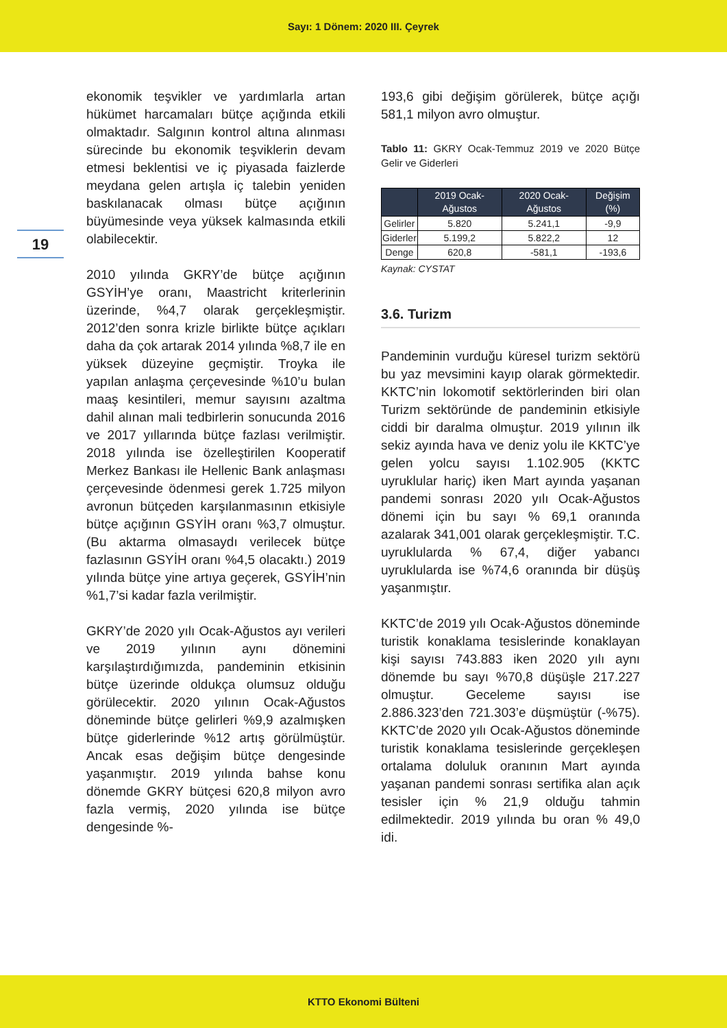Sayı: 1 Dönem: 2020 III. Çeyrek
19
ekonomik teşvikler ve yardımlarla artan hükümet harcamaları bütçe açığında etkili olmaktadır. Salgının kontrol altına alınması sürecinde bu ekonomik teşviklerin devam etmesi beklentisi ve iç piyasada faizlerde meydana gelen artışla iç talebin yeniden baskılanacak olması bütçe açığının büyümesinde veya yüksek kalmasında etkili olabilecektir.
2010 yılında GKRY’de bütçe açığının GSYİH’ye oranı, Maastricht kriterlerinin üzerinde, %4,7 olarak gerçekleşmiştir. 2012’den sonra krizle birlikte bütçe açıkları daha da çok artarak 2014 yılında %8,7 ile en yüksek düzeyine geçmiştir. Troyka ile yapılan anlaşma çerçevesinde %10’u bulan maaş kesintileri, memur sayısını azaltma dahil alınan mali tedbirlerin sonucunda 2016 ve 2017 yıllarında bütçe fazlası verilmiştir. 2018 yılında ise özelleştirilen Kooperatif Merkez Bankası ile Hellenic Bank anlaşması çerçevesinde ödenmesi gerek 1.725 milyon avronun bütçeden karşılanmasının etkisiyle bütçe açığının GSYİH oranı %3,7 olmuştur. (Bu aktarma olmasaydı verilecek bütçe fazlasının GSYİH oranı %4,5 olacaktı.) 2019 yılında bütçe yine artıya geçerek, GSYİH’nin %1,7’si kadar fazla verilmiştir.
GKRY’de 2020 yılı Ocak-Ağustos ayı verileri ve 2019 yılının aynı dönemini karşılaştırdığımızda, pandeminin etkisinin bütçe üzerinde oldukça olumsuz olduğu görülecektir. 2020 yılının Ocak-Ağustos döneminde bütçe gelirleri %9,9 azalmışken bütçe giderlerinde %12 artış görülmüştür. Ancak esas değişim bütçe dengesinde yaşanmıştır. 2019 yılında bahse konu dönemde GKRY bütçesi 620,8 milyon avro fazla vermiş, 2020 yılında ise bütçe dengesinde %-
193,6 gibi değişim görülerek, bütçe açığı 581,1 milyon avro olmuştur.
Tablo 11: GKRY Ocak-Temmuz 2019 ve 2020 Bütçe Gelir ve Giderleri
| | 2019 Ocak-Ağustos | 2020 Ocak-Ağustos | Değişim (%) |
| --- | --- | --- | --- |
| Gelirler | 5.820 | 5.241,1 | -9,9 |
| Giderler | 5.199,2 | 5.822,2 | 12 |
| Denge | 620,8 | -581,1 | -193,6 |
Kaynak: CYSTAT
3.6. Turizm
Pandeminin vurduğu küresel turizm sektörü bu yaz mevsimini kayıp olarak görmektedir. KKTC’nin lokomotif sektörlerinden biri olan Turizm sektöründe de pandeminin etkisiyle ciddi bir daralma olmuştur. 2019 yılının ilk sekiz ayında hava ve deniz yolu ile KKTC’ye gelen yolcu sayısı 1.102.905 (KKTC uyruklular hariç) iken Mart ayında yaşanan pandemi sonrası 2020 yılı Ocak-Ağustos dönemi için bu sayı % 69,1 oranında azalarak 341,001 olarak gerçekleşmiştir. T.C. uyruklularda % 67,4, diğer yabancı uyruklularda ise %74,6 oranında bir düşüş yaşanmıştır.
KKTC’de 2019 yılı Ocak-Ağustos döneminde turistik konaklama tesislerinde konaklayan kişi sayısı 743.883 iken 2020 yılı aynı dönemde bu sayı %70,8 düşüşle 217.227 olmuştur. Geceleme sayısı ise 2.886.323’den 721.303’e düşmüştür (-%75). KKTC’de 2020 yılı Ocak-Ağustos döneminde turistik konaklama tesislerinde gerçekleşen ortalama doluluk oranının Mart ayında yaşanan pandemi sonrası sertifika alan açık tesisler için % 21,9 olduğu tahmin edilmektedir. 2019 yılında bu oran % 49,0 idi.
KTTO Ekonomi Bülteni